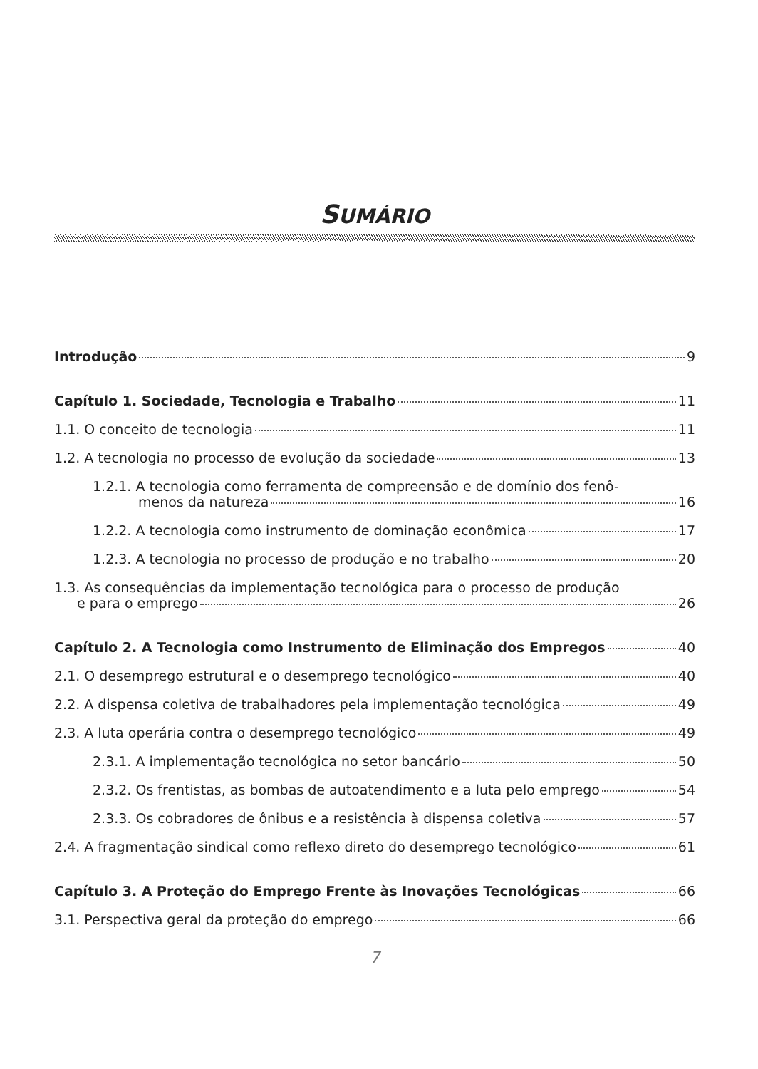SUMÁRIO
Introdução 9
Capítulo 1. Sociedade, Tecnologia e Trabalho 11
1.1. O conceito de tecnologia 11
1.2. A tecnologia no processo de evolução da sociedade 13
1.2.1. A tecnologia como ferramenta de compreensão e de domínio dos fenô-
menos da natureza 16
1.2.2. A tecnologia como instrumento de dominação econômica 17
1.2.3. A tecnologia no processo de produção e no trabalho 20
1.3. As consequências da implementação tecnológica para o processo de produção
e para o emprego 26
Capítulo 2. A Tecnologia como Instrumento de Eliminação dos Empregos 40
2.1. O desemprego estrutural e o desemprego tecnológico 40
2.2. A dispensa coletiva de trabalhadores pela implementação tecnológica 49
2.3. A luta operária contra o desemprego tecnológico 49
2.3.1. A implementação tecnológica no setor bancário 50
2.3.2. Os frentistas, as bombas de autoatendimento e a luta pelo emprego 54
2.3.3. Os cobradores de ônibus e a resistência à dispensa coletiva 57
2.4. A fragmentação sindical como reflexo direto do desemprego tecnológico 61
Capítulo 3. A Proteção do Emprego Frente às Inovações Tecnológicas 66
3.1. Perspectiva geral da proteção do emprego 66
7